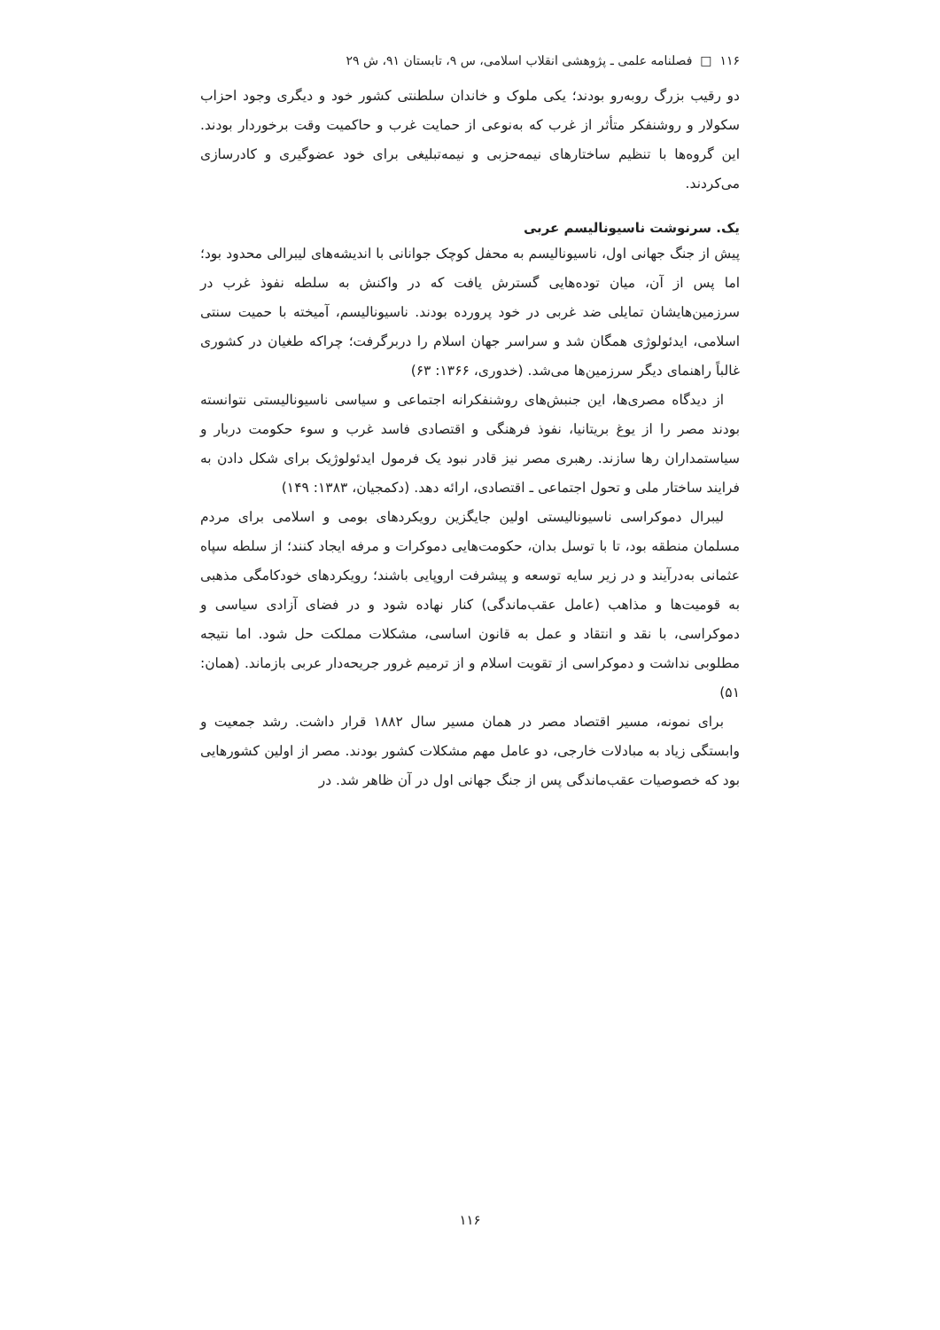۱۱۶ □ فصلنامه علمی ـ پژوهشی انقلاب اسلامی، س ۹، تابستان ۹۱، ش ۲۹
دو رقیب بزرگ روبه‌رو بودند؛ یکی ملوک و خاندان سلطنتی کشور خود و دیگری وجود احزاب سکولار و روشنفکر متأثر از غرب که به‌نوعی از حمایت غرب و حاکمیت وقت برخوردار بودند. این گروه‌ها با تنظیم ساختارهای نیمه‌حزبی و نیمه‌تبلیغی برای خود عضوگیری و کادرسازی می‌کردند.
یک. سرنوشت ناسیونالیسم عربی
پیش از جنگ جهانی اول، ناسیونالیسم به محفل کوچک جوانانی با اندیشه‌های لیبرالی محدود بود؛ اما پس از آن، میان توده‌هایی گسترش یافت که در واکنش به سلطه نفوذ غرب در سرزمین‌هایشان تمایلی ضد غربی در خود پرورده بودند. ناسیونالیسم، آمیخته با حمیت سنتی اسلامی، ایدئولوژی همگان شد و سراسر جهان اسلام را دربرگرفت؛ چراکه طغیان در کشوری غالباً راهنمای دیگر سرزمین‌ها می‌شد. (خدوری، ۱۳۶۶: ۶۳)
از دیدگاه مصری‌ها، این جنبش‌های روشنفکرانه اجتماعی و سیاسی ناسیونالیستی نتوانسته بودند مصر را از یوغ بریتانیا، نفوذ فرهنگی و اقتصادی فاسد غرب و سوء حکومت دربار و سیاستمداران رها سازند. رهبری مصر نیز قادر نبود یک فرمول ایدئولوژیک برای شکل دادن به فرایند ساختار ملی و تحول اجتماعی ـ اقتصادی، ارائه دهد. (دکمجیان، ۱۳۸۳: ۱۴۹)
لیبرال دموکراسی ناسیونالیستی اولین جایگزین رویکردهای بومی و اسلامی برای مردم مسلمان منطقه بود، تا با توسل بدان، حکومت‌هایی دموکرات و مرفه ایجاد کنند؛ از سلطه سپاه عثمانی به‌درآیند و در زیر سایه توسعه و پیشرفت اروپایی باشند؛ رویکردهای خودکامگی مذهبی به قومیت‌ها و مذاهب (عامل عقب‌ماندگی) کنار نهاده شود و در فضای آزادی سیاسی و دموکراسی، با نقد و انتقاد و عمل به قانون اساسی، مشکلات مملکت حل شود. اما نتیجه مطلوبی نداشت و دموکراسی از تقویت اسلام و از ترمیم غرور جریحه‌دار عربی بازماند. (همان: ۵۱)
برای نمونه، مسیر اقتصاد مصر در همان مسیر سال ۱۸۸۲ قرار داشت. رشد جمعیت و وابستگی زیاد به مبادلات خارجی، دو عامل مهم مشکلات کشور بودند. مصر از اولین کشورهایی بود که خصوصیات عقب‌ماندگی پس از جنگ جهانی اول در آن ظاهر شد. در
۱۱۶